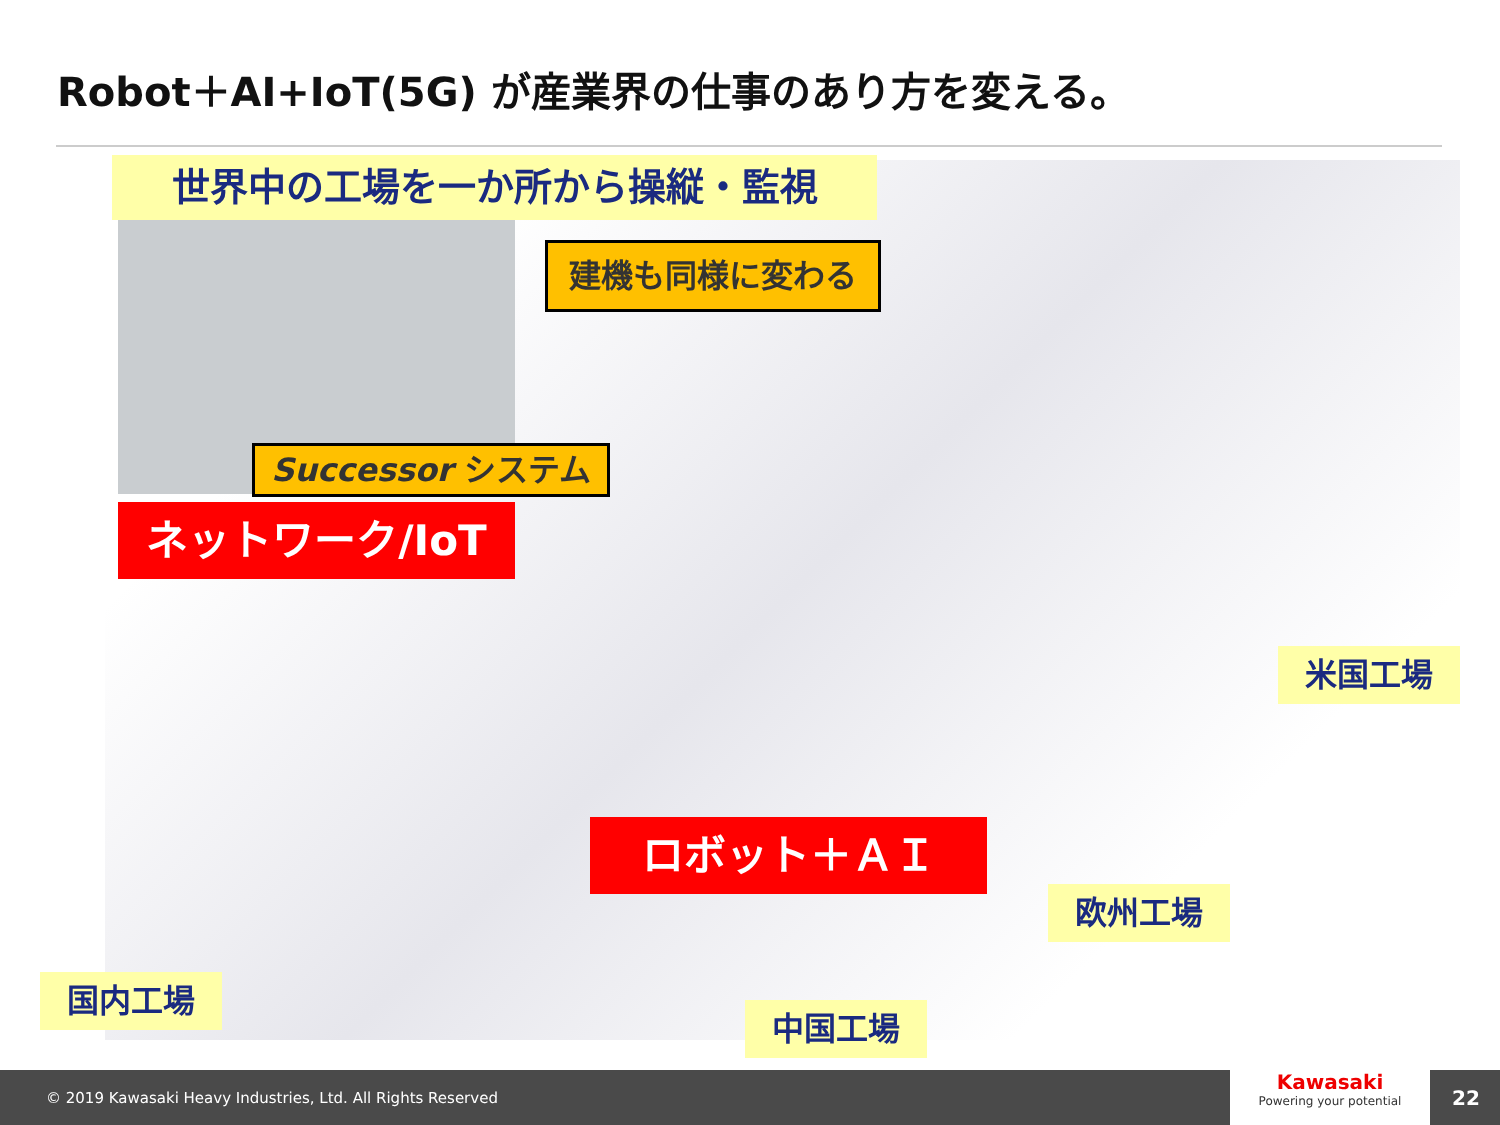Robot＋AI+IoT(5G) が産業界の仕事のあり方を変える。
世界中の工場を一か所から操縦・監視
建機も同様に変わる
Successor システム
ネットワーク/IoT
ロボット＋ＡＩ
米国工場
欧州工場
国内工場
中国工場
© 2019 Kawasaki Heavy Industries, Ltd. All Rights Reserved
Kawasaki
Powering your potential
22